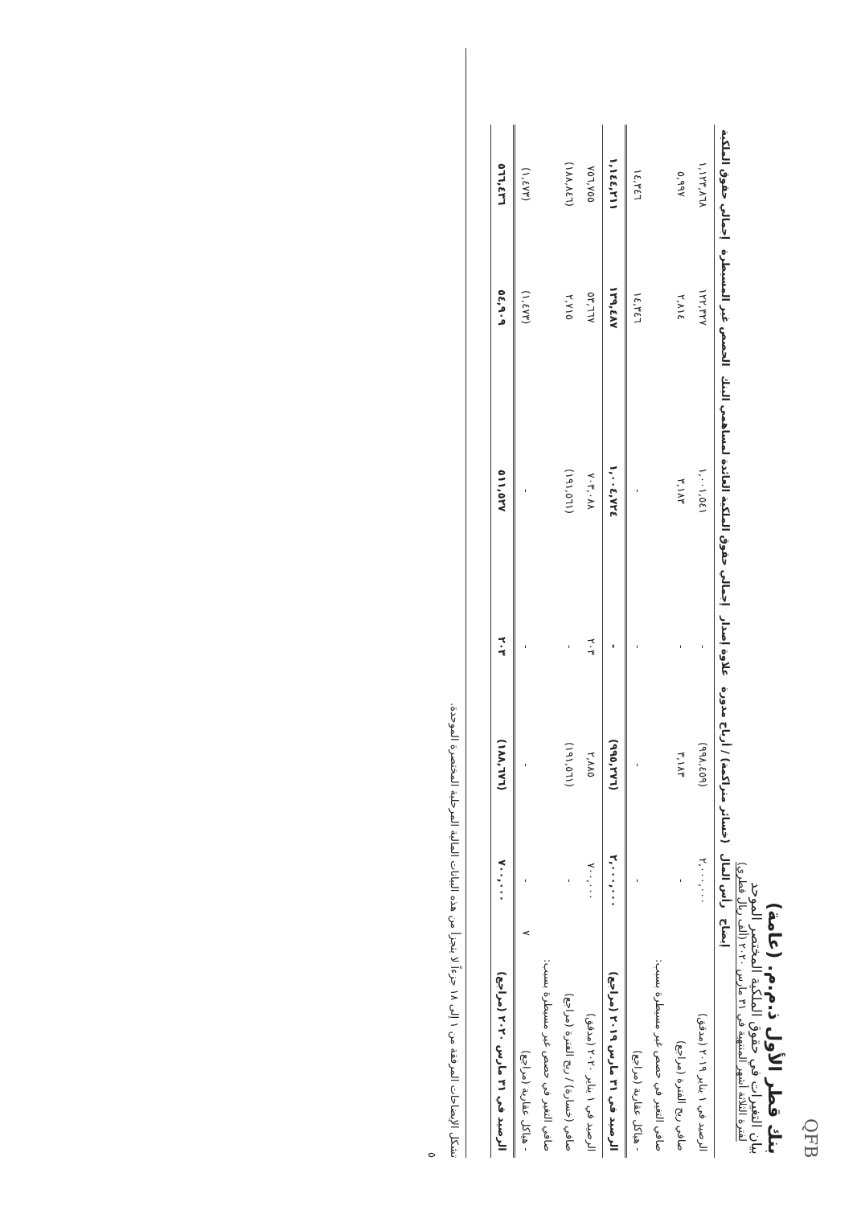QFB
بنك قطر الأول ذ.م.م. (عامة)
بيان التغيرات في حقوق الملكية المختصر الموحد
لفترة الثلاثة أشهر المنتهية في ٣١ مارس ٢٠٢٠ (ألف ريال قطري)
| | إيضاح | رأس المال | (خسائر متراكمة) / أرباح مدورة | علاوة إصدار | إجمالي حقوق الملكية العائدة لمساهمي البنك | الحصص غير المسيطرة | إجمالي حقوق الملكية |
| --- | --- | --- | --- | --- | --- | --- | --- |
| الرصيد في ١ يناير ٢٠١٩ (مدقق) | | ٢,٠٠٠,٠٠٠ | (٩٩٨,٤٥٩) | - | ١,٠٠١,٥٤١ | ١٢٢,٣٢٧ | ١,١٢٣,٨٦٨ |
| صافي ربح الفترة (مراجع) | | - | ٣,١٨٣ | - | ٣,١٨٣ | ٢,٨١٤ | ٥,٩٩٧ |
| صافي التغير في حصص غير مسيطرة بسبب: | | | | | | | |
| - هياكل عقارية (مراجع) | | - | - | - | - | ١٤,٣٤٦ | ١٤,٣٤٦ |
| الرصيد في ٣١ مارس ٢٠١٩ (مراجع) | | ٢,٠٠٠,٠٠٠ | (٩٩٥,٢٧٦) | - | ١,٠٠٤,٧٢٤ | ١٣٩,٤٨٧ | ١,١٤٤,٢١١ |
| الرصيد في ١ يناير ٢٠٢٠ (مدقق) | | ٧٠٠,٠٠٠ | ٢,٨٨٥ | ٢٠٣ | ٧٠٣,٠٨٨ | ٥٣,٦٦٧ | ٧٥٦,٧٥٥ |
| صافي (خسارة) / ربح الفترة (مراجع) | | - | (١٩١,٥٦١) | - | (١٩١,٥٦١) | ٢,٧١٥ | (١٨٨,٨٤٦) |
| صافي التغير في حصص غير مسيطرة بسبب: | | | | | | | |
| - هياكل عقارية (مراجع) | ٧ | - | - | - | - | (١,٤٧٣) | (١,٤٧٣) |
| الرصيد في ٣١ مارس ٢٠٢٠ (مراجع) | | ٧٠٠,٠٠٠ | (١٨٨,٦٧٦) | ٢٠٣ | ٥١١,٥٢٧ | ٥٤,٩٠٩ | ٥٦٦,٤٣٦ |
تشكل الإيضاحات المرفقة من ١ إلى ١٨ جزءاً لا يتجزأ من هذه البيانات المالية المرحلية المختصرة الموحدة.
٥